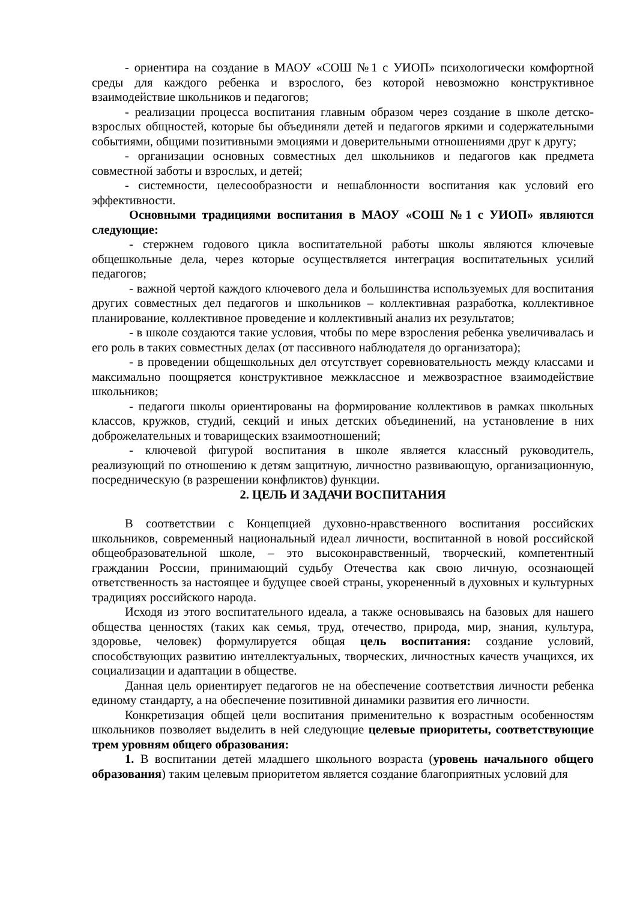- ориентира на создание в МАОУ «СОШ №1 с УИОП» психологически комфортной среды для каждого ребенка и взрослого, без которой невозможно конструктивное взаимодействие школьников и педагогов;
- реализации процесса воспитания главным образом через создание в школе детско-взрослых общностей, которые бы объединяли детей и педагогов яркими и содержательными событиями, общими позитивными эмоциями и доверительными отношениями друг к другу;
- организации основных совместных дел школьников и педагогов как предмета совместной заботы и взрослых, и детей;
- системности, целесообразности и нешаблонности воспитания как условий его эффективности.
Основными традициями воспитания в МАОУ «СОШ №1 с УИОП» являются следующие:
- стержнем годового цикла воспитательной работы школы являются ключевые общешкольные дела, через которые осуществляется интеграция воспитательных усилий педагогов;
- важной чертой каждого ключевого дела и большинства используемых для воспитания других совместных дел педагогов и школьников – коллективная разработка, коллективное планирование, коллективное проведение и коллективный анализ их результатов;
- в школе создаются такие условия, чтобы по мере взросления ребенка увеличивалась и его роль в таких совместных делах (от пассивного наблюдателя до организатора);
- в проведении общешкольных дел отсутствует соревновательность между классами и максимально поощряется конструктивное межклассное и межвозрастное взаимодействие школьников;
- педагоги школы ориентированы на формирование коллективов в рамках школьных классов, кружков, студий, секций и иных детских объединений, на установление в них доброжелательных и товарищеских взаимоотношений;
- ключевой фигурой воспитания в школе является классный руководитель, реализующий по отношению к детям защитную, личностно развивающую, организационную, посредническую (в разрешении конфликтов) функции.
2. ЦЕЛЬ И ЗАДАЧИ ВОСПИТАНИЯ
В соответствии с Концепцией духовно-нравственного воспитания российских школьников, современный национальный идеал личности, воспитанной в новой российской общеобразовательной школе, – это высоконравственный, творческий, компетентный гражданин России, принимающий судьбу Отечества как свою личную, осознающей ответственность за настоящее и будущее своей страны, укорененный в духовных и культурных традициях российского народа.
Исходя из этого воспитательного идеала, а также основываясь на базовых для нашего общества ценностях (таких как семья, труд, отечество, природа, мир, знания, культура, здоровье, человек) формулируется общая цель воспитания: создание условий, способствующих развитию интеллектуальных, творческих, личностных качеств учащихся, их социализации и адаптации в обществе.
Данная цель ориентирует педагогов не на обеспечение соответствия личности ребенка единому стандарту, а на обеспечение позитивной динамики развития его личности.
Конкретизация общей цели воспитания применительно к возрастным особенностям школьников позволяет выделить в ней следующие целевые приоритеты, соответствующие трем уровням общего образования:
1. В воспитании детей младшего школьного возраста (уровень начального общего образования) таким целевым приоритетом является создание благоприятных условий для